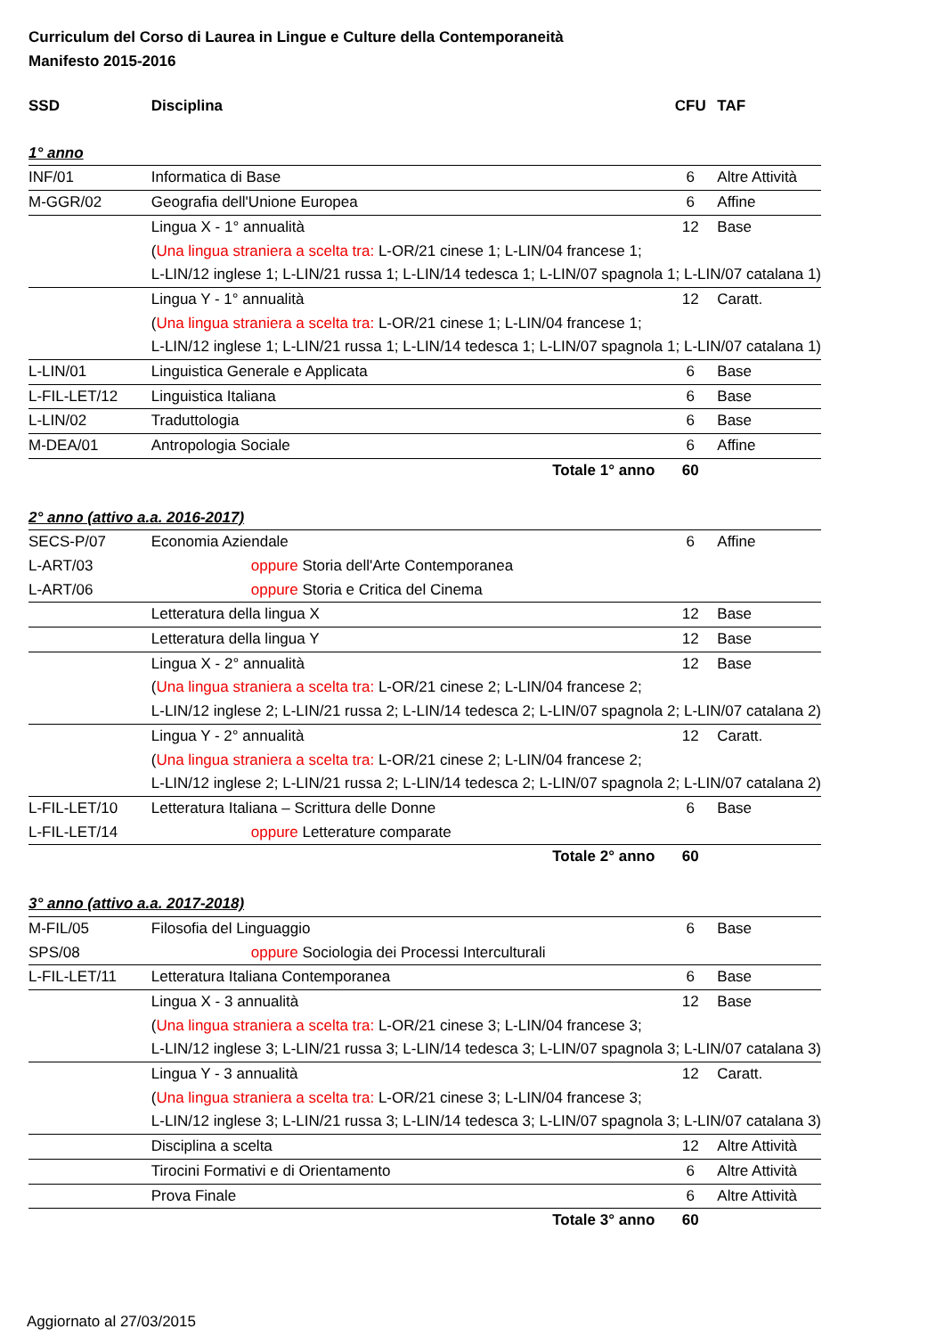Curriculum del Corso di Laurea in Lingue e Culture della Contemporaneità
Manifesto 2015-2016
| SSD | Disciplina | CFU | TAF |
| --- | --- | --- | --- |
| 1° anno | | | |
| INF/01 | Informatica di Base | 6 | Altre Attività |
| M-GGR/02 | Geografia dell'Unione Europea | 6 | Affine |
| | Lingua X - 1° annualità | 12 | Base |
| | ( Una lingua straniera a scelta tra: L-OR/21 cinese 1; L-LIN/04 francese 1; | | |
| | L-LIN/12 inglese 1; L-LIN/21 russa 1; L-LIN/14 tedesca 1; L-LIN/07 spagnola 1; L-LIN/07 catalana 1) | | |
| | Lingua Y - 1° annualità | 12 | Caratt. |
| | ( Una lingua straniera a scelta tra: L-OR/21 cinese 1; L-LIN/04 francese 1; | | |
| | L-LIN/12 inglese 1; L-LIN/21 russa 1; L-LIN/14 tedesca 1; L-LIN/07 spagnola 1; L-LIN/07 catalana 1) | | |
| L-LIN/01 | Linguistica Generale e Applicata | 6 | Base |
| L-FIL-LET/12 | Linguistica Italiana | 6 | Base |
| L-LIN/02 | Traduttologia | 6 | Base |
| M-DEA/01 | Antropologia Sociale | 6 | Affine |
| | Totale 1° anno | 60 | |
| 2° anno (attivo a.a. 2016-2017) | | | |
| SECS-P/07 | Economia Aziendale | 6 | Affine |
| L-ART/03 | oppure Storia dell'Arte Contemporanea | | |
| L-ART/06 | oppure Storia e Critica del Cinema | | |
| | Letteratura della lingua X | 12 | Base |
| | Letteratura della lingua Y | 12 | Base |
| | Lingua X - 2° annualità | 12 | Base |
| | ( Una lingua straniera a scelta tra: L-OR/21 cinese 2; L-LIN/04 francese 2; | | |
| | L-LIN/12 inglese 2; L-LIN/21 russa 2; L-LIN/14 tedesca 2; L-LIN/07 spagnola 2; L-LIN/07 catalana 2) | | |
| | Lingua Y - 2° annualità | 12 | Caratt. |
| | ( Una lingua straniera a scelta tra: L-OR/21 cinese 2; L-LIN/04 francese 2; | | |
| | L-LIN/12 inglese 2; L-LIN/21 russa 2; L-LIN/14 tedesca 2; L-LIN/07 spagnola 2; L-LIN/07 catalana 2) | | |
| L-FIL-LET/10 | Letteratura Italiana – Scrittura delle Donne | 6 | Base |
| L-FIL-LET/14 | oppure Letterature comparate | | |
| | Totale 2° anno | 60 | |
| 3° anno (attivo a.a. 2017-2018) | | | |
| M-FIL/05 | Filosofia del Linguaggio | 6 | Base |
| SPS/08 | oppure Sociologia dei Processi Interculturali | | |
| L-FIL-LET/11 | Letteratura Italiana Contemporanea | 6 | Base |
| | Lingua X - 3 annualità | 12 | Base |
| | ( Una lingua straniera a scelta tra: L-OR/21 cinese 3; L-LIN/04 francese 3; | | |
| | L-LIN/12 inglese 3; L-LIN/21 russa 3; L-LIN/14 tedesca 3; L-LIN/07 spagnola 3; L-LIN/07 catalana 3) | | |
| | Lingua Y - 3 annualità | 12 | Caratt. |
| | ( Una lingua straniera a scelta tra: L-OR/21 cinese 3; L-LIN/04 francese 3; | | |
| | L-LIN/12 inglese 3; L-LIN/21 russa 3; L-LIN/14 tedesca 3; L-LIN/07 spagnola 3; L-LIN/07 catalana 3) | | |
| | Disciplina a scelta | 12 | Altre Attività |
| | Tirocini Formativi e di Orientamento | 6 | Altre Attività |
| | Prova Finale | 6 | Altre Attività |
| | Totale 3° anno | 60 | |
Aggiornato al 27/03/2015